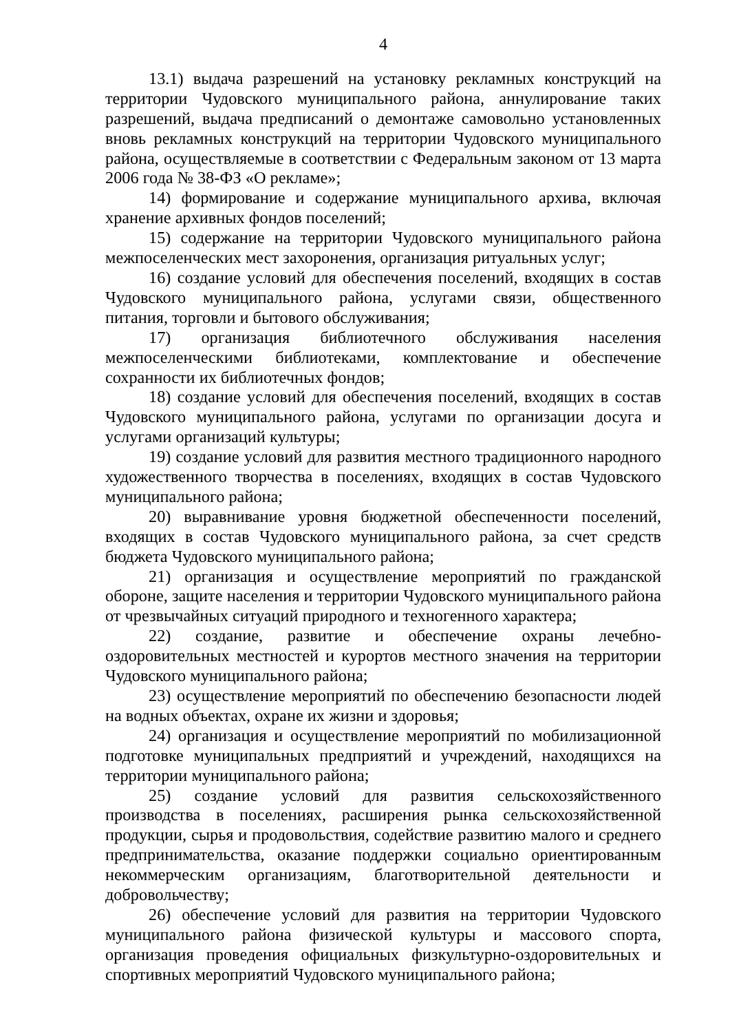4
13.1) выдача разрешений на установку рекламных конструкций на территории Чудовского муниципального района, аннулирование таких разрешений, выдача предписаний о демонтаже самовольно установленных вновь рекламных конструкций на территории Чудовского муниципального района, осуществляемые в соответствии с Федеральным законом от 13 марта 2006 года № 38-ФЗ «О рекламе»;
14) формирование и содержание муниципального архива, включая хранение архивных фондов поселений;
15) содержание на территории Чудовского муниципального района межпоселенческих мест захоронения, организация ритуальных услуг;
16) создание условий для обеспечения поселений, входящих в состав Чудовского муниципального района, услугами связи, общественного питания, торговли и бытового обслуживания;
17) организация библиотечного обслуживания населения межпоселенческими библиотеками, комплектование и обеспечение сохранности их библиотечных фондов;
18) создание условий для обеспечения поселений, входящих в состав Чудовского муниципального района, услугами по организации досуга и услугами организаций культуры;
19) создание условий для развития местного традиционного народного художественного творчества в поселениях, входящих в состав Чудовского муниципального района;
20) выравнивание уровня бюджетной обеспеченности поселений, входящих в состав Чудовского муниципального района, за счет средств бюджета Чудовского муниципального района;
21) организация и осуществление мероприятий по гражданской обороне, защите населения и территории Чудовского муниципального района от чрезвычайных ситуаций природного и техногенного характера;
22) создание, развитие и обеспечение охраны лечебно-оздоровительных местностей и курортов местного значения на территории Чудовского муниципального района;
23) осуществление мероприятий по обеспечению безопасности людей на водных объектах, охране их жизни и здоровья;
24) организация и осуществление мероприятий по мобилизационной подготовке муниципальных предприятий и учреждений, находящихся на территории муниципального района;
25) создание условий для развития сельскохозяйственного производства в поселениях, расширения рынка сельскохозяйственной продукции, сырья и продовольствия, содействие развитию малого и среднего предпринимательства, оказание поддержки социально ориентированным некоммерческим организациям, благотворительной деятельности и добровольчеству;
26) обеспечение условий для развития на территории Чудовского муниципального района физической культуры и массового спорта, организация проведения официальных физкультурно-оздоровительных и спортивных мероприятий Чудовского муниципального района;